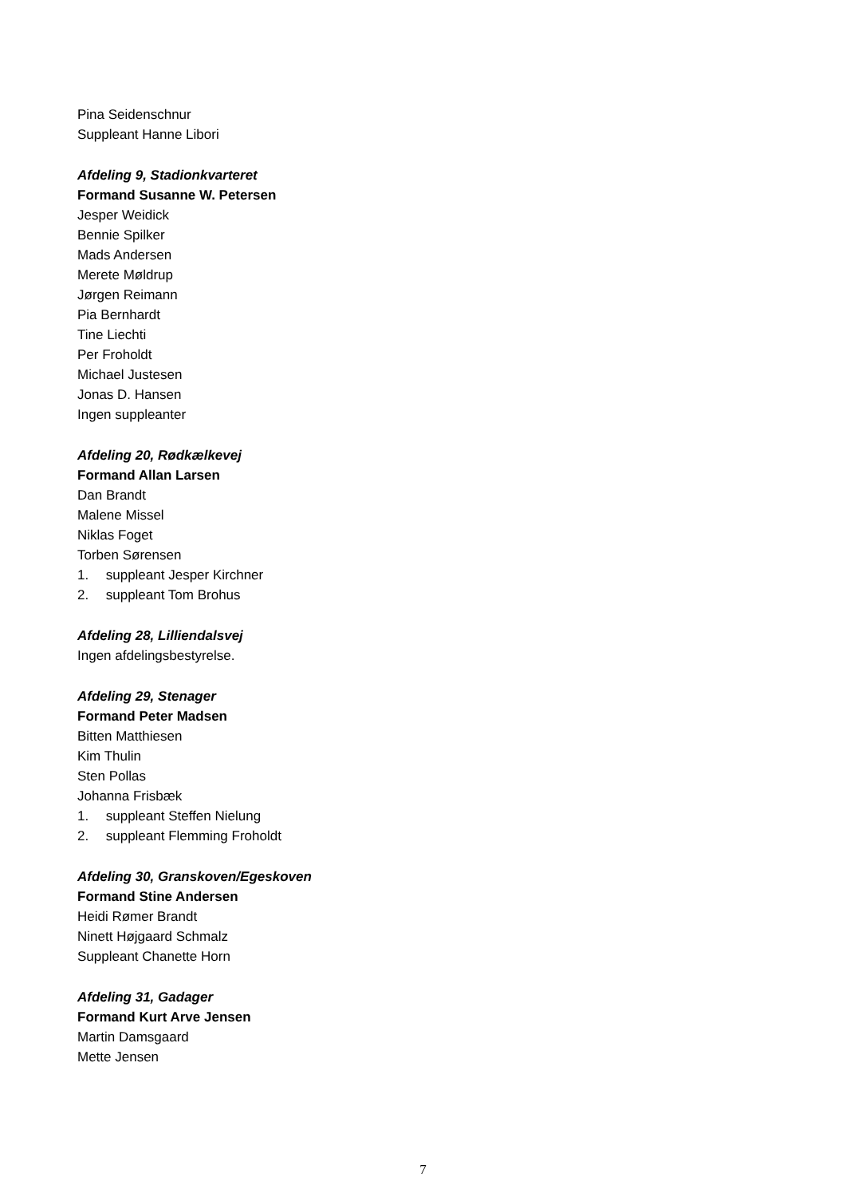Pina Seidenschnur
Suppleant Hanne Libori
Afdeling 9, Stadionkvarteret
Formand Susanne W. Petersen
Jesper Weidick
Bennie Spilker
Mads Andersen
Merete Møldrup
Jørgen Reimann
Pia Bernhardt
Tine Liechti
Per Froholdt
Michael Justesen
Jonas D. Hansen
Ingen suppleanter
Afdeling 20, Rødkælkevej
Formand Allan Larsen
Dan Brandt
Malene Missel
Niklas Foget
Torben Sørensen
1. suppleant Jesper Kirchner
2. suppleant Tom Brohus
Afdeling 28, Lilliendalsvej
Ingen afdelingsbestyrelse.
Afdeling 29, Stenager
Formand Peter Madsen
Bitten Matthiesen
Kim Thulin
Sten Pollas
Johanna Frisbæk
1. suppleant Steffen Nielung
2. suppleant Flemming Froholdt
Afdeling 30, Granskoven/Egeskoven
Formand Stine Andersen
Heidi Rømer Brandt
Ninett Højgaard Schmalz
Suppleant Chanette Horn
Afdeling 31, Gadager
Formand Kurt Arve Jensen
Martin Damsgaard
Mette Jensen
7